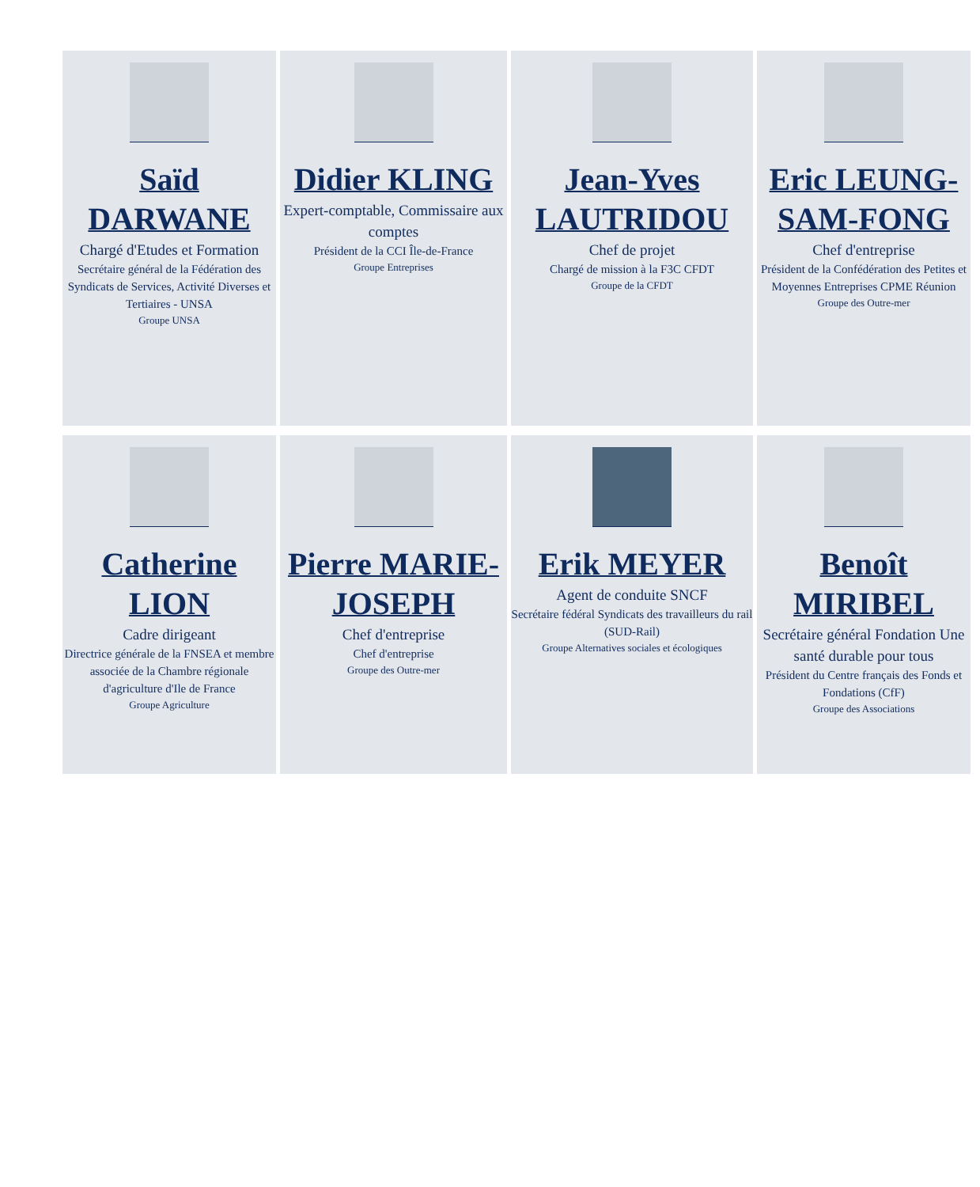Saïd DARWANE
Chargé d'Etudes et Formation
Secrétaire général de la Fédération des Syndicats de Services, Activité Diverses et Tertiaires - UNSA
Groupe UNSA
Didier KLING
Expert-comptable, Commissaire aux comptes
Président de la CCI Île-de-France
Groupe Entreprises
Jean-Yves LAUTRIDOU
Chef de projet
Chargé de mission à la F3C CFDT
Groupe de la CFDT
Eric LEUNG-SAM-FONG
Chef d'entreprise
Président de la Confédération des Petites et Moyennes Entreprises CPME Réunion
Groupe des Outre-mer
Catherine LION
Cadre dirigeant
Directrice générale de la FNSEA et membre associée de la Chambre régionale d'agriculture d'Ile de France
Groupe Agriculture
Pierre MARIE-JOSEPH
Chef d'entreprise
Chef d'entreprise
Groupe des Outre-mer
Erik MEYER
Agent de conduite SNCF
Secrétaire fédéral Syndicats des travailleurs du rail (SUD-Rail)
Groupe Alternatives sociales et écologiques
Benoît MIRIBEL
Secrétaire général Fondation Une santé durable pour tous
Président du Centre français des Fonds et Fondations (CfF)
Groupe des Associations